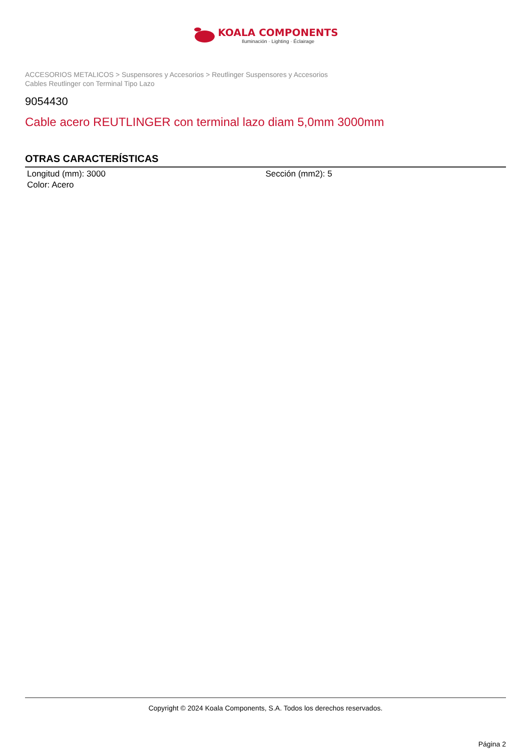KOALA COMPONENTS
Iluminación · Lighting · Éclairage
ACCESORIOS METALICOS > Suspensores y Accesorios > Reutlinger Suspensores y Accesorios
Cables Reutlinger con Terminal Tipo Lazo
9054430
Cable acero REUTLINGER con terminal lazo diam 5,0mm 3000mm
OTRAS CARACTERÍSTICAS
Longitud (mm): 3000
Color: Acero
Sección (mm2): 5
Copyright © 2024 Koala Components, S.A. Todos los derechos reservados.
Página 2